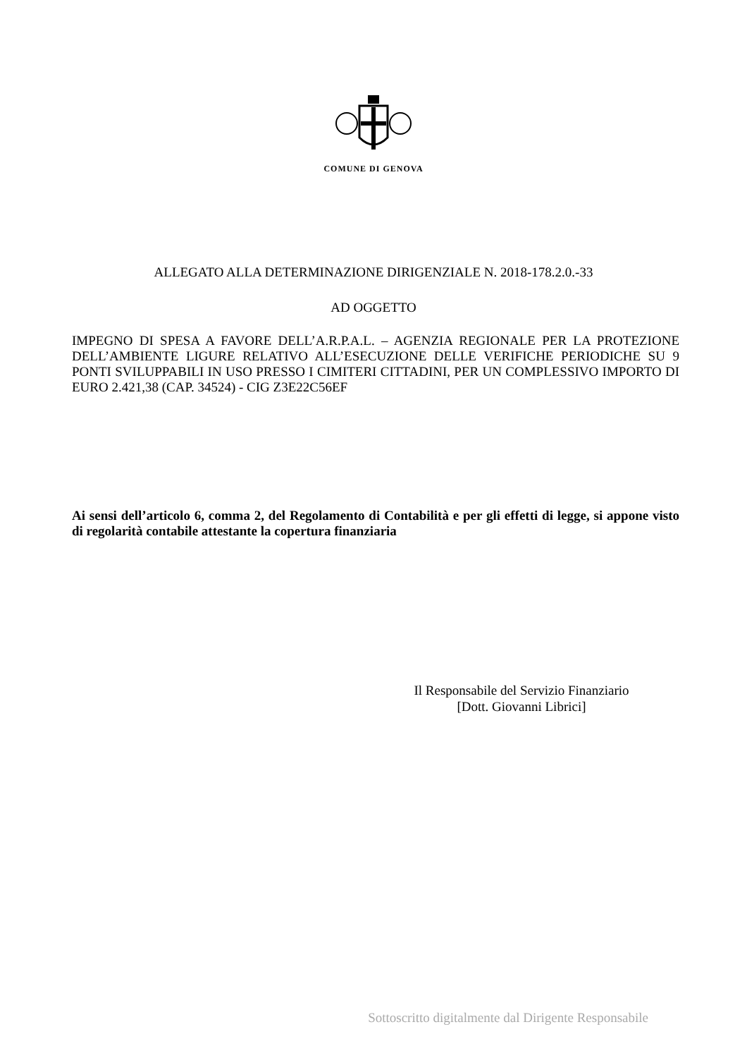COMUNE DI GENOVA
ALLEGATO ALLA DETERMINAZIONE DIRIGENZIALE N. 2018-178.2.0.-33
AD OGGETTO
IMPEGNO DI SPESA A FAVORE DELL’A.R.P.A.L. – AGENZIA REGIONALE PER LA PROTEZIONE DELL’AMBIENTE LIGURE RELATIVO ALL’ESECUZIONE DELLE VERIFICHE PERIODICHE SU 9 PONTI SVILUPPABILI IN USO PRESSO I CIMITERI CITTADINI, PER UN COMPLESSIVO IMPORTO DI EURO 2.421,38 (CAP. 34524) - CIG Z3E22C56EF
Ai sensi dell’articolo 6, comma 2, del Regolamento di Contabilità e per gli effetti di legge, si appone visto di regolarità contabile attestante la copertura finanziaria
Il Responsabile del Servizio Finanziario
[Dott. Giovanni Librici]
Sottoscritto digitalmente dal Dirigente Responsabile